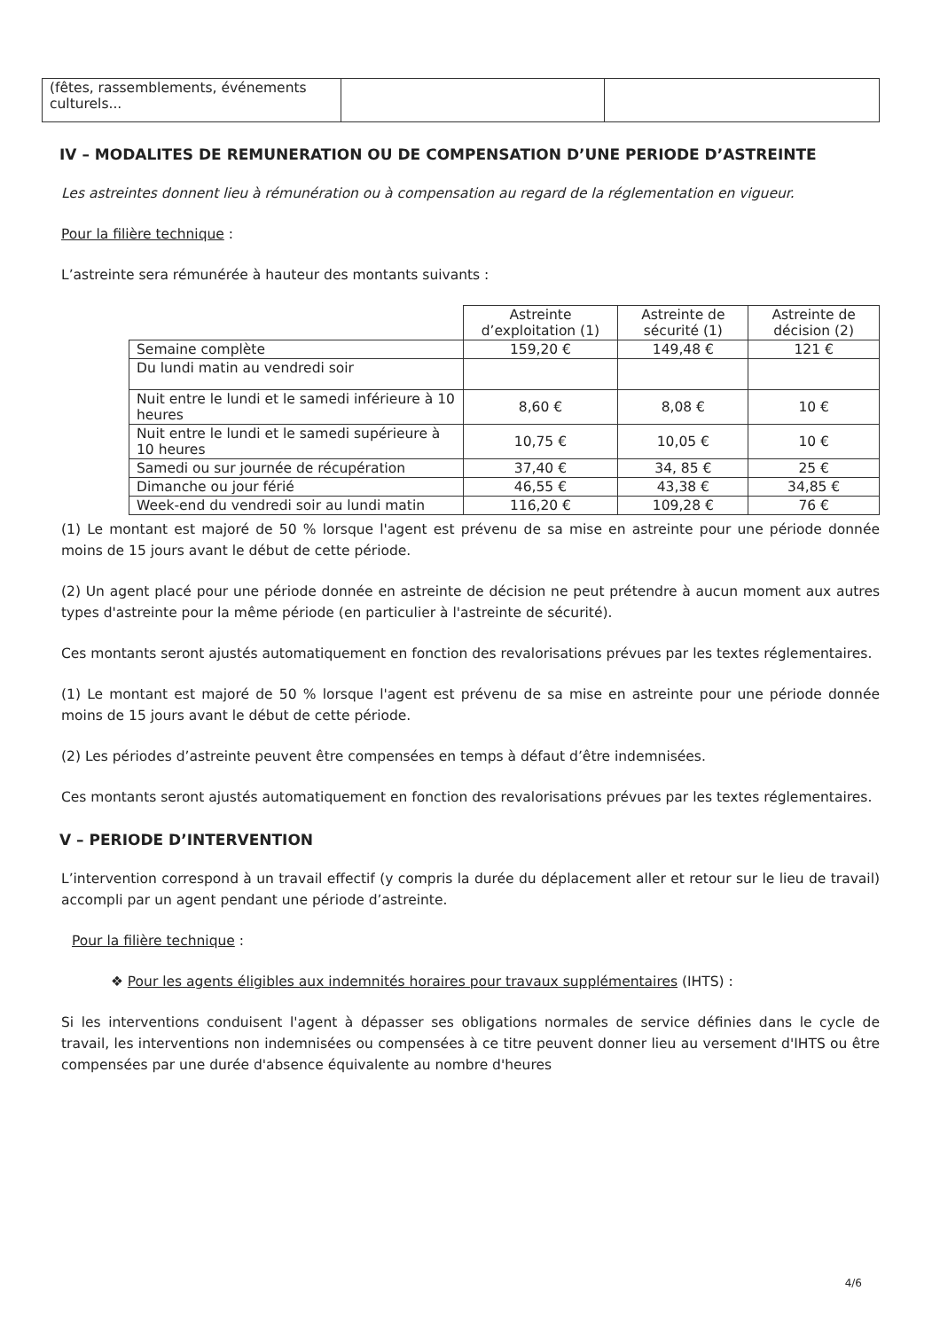| (fêtes, rassemblements, événements culturels... | | |
IV – MODALITES DE REMUNERATION OU DE COMPENSATION D’UNE PERIODE D’ASTREINTE
Les astreintes donnent lieu à rémunération ou à compensation au regard de la réglementation en vigueur.
Pour la filière technique :
L’astreinte sera rémunérée à hauteur des montants suivants :
| | Astreinte d’exploitation (1) | Astreinte de sécurité (1) | Astreinte de décision (2) |
| --- | --- | --- | --- |
| Semaine complète | 159,20 € | 149,48 € | 121 € |
| Du lundi matin au vendredi soir | | | |
| Nuit entre le lundi et le samedi inférieure à 10 heures | 8,60 € | 8,08 € | 10 € |
| Nuit entre le lundi et le samedi supérieure à 10 heures | 10,75 € | 10,05 € | 10 € |
| Samedi ou sur journée de récupération | 37,40 € | 34, 85 € | 25 € |
| Dimanche ou jour férié | 46,55 € | 43,38 € | 34,85 € |
| Week-end du vendredi soir au lundi matin | 116,20 € | 109,28 € | 76 € |
(1) Le montant est majoré de 50 % lorsque l'agent est prévenu de sa mise en astreinte pour une période donnée moins de 15 jours avant le début de cette période.
(2) Un agent placé pour une période donnée en astreinte de décision ne peut prétendre à aucun moment aux autres types d'astreinte pour la même période (en particulier à l'astreinte de sécurité).
Ces montants seront ajustés automatiquement en fonction des revalorisations prévues par les textes réglementaires.
(1) Le montant est majoré de 50 % lorsque l'agent est prévenu de sa mise en astreinte pour une période donnée moins de 15 jours avant le début de cette période.
(2) Les périodes d’astreinte peuvent être compensées en temps à défaut d’être indemnisées.
Ces montants seront ajustés automatiquement en fonction des revalorisations prévues par les textes réglementaires.
V – PERIODE D’INTERVENTION
L’intervention correspond à un travail effectif (y compris la durée du déplacement aller et retour sur le lieu de travail) accompli par un agent pendant une période d’astreinte.
Pour la filière technique :
❖ Pour les agents éligibles aux indemnités horaires pour travaux supplémentaires (IHTS) :
Si les interventions conduisent l'agent à dépasser ses obligations normales de service définies dans le cycle de travail, les interventions non indemnisées ou compensées à ce titre peuvent donner lieu au versement d'IHTS ou être compensées par une durée d'absence équivalente au nombre d'heures
4/6